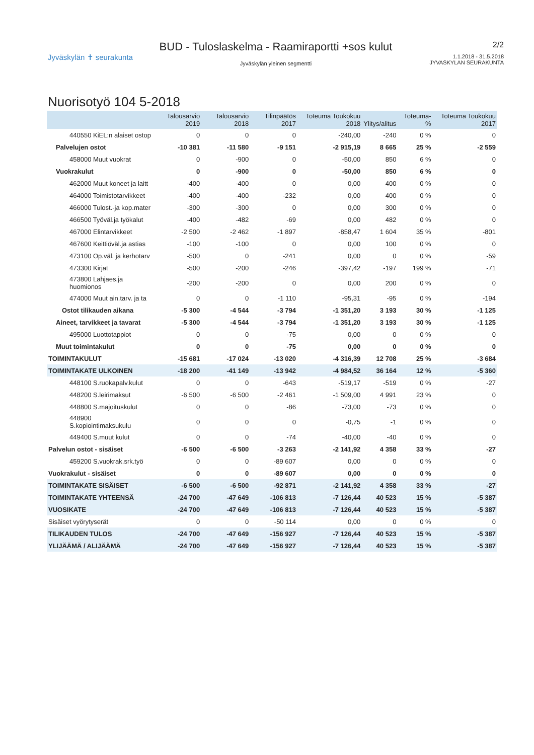Jyväskylän ✝ seurakunta
BUD - Tuloslaskelma - Raamiraportti +sos kulut
Jyväskylän yleinen segmentti
2/2
1.1.2018 - 31.5.2018
JYVASKYLAN SEURAKUNTA
Nuorisotyö 104 5-2018
| | Talousarvio 2019 | Talousarvio 2018 | Tilinpäätös 2017 | Toteuma Toukokuu 2018 | Ylitys/alitus | Toteuma-% | Toteuma Toukokuu 2017 |
| --- | --- | --- | --- | --- | --- | --- | --- |
| 440550 KiEL:n alaiset ostop | 0 | 0 | 0 | -240,00 | -240 | 0 % | 0 |
| Palvelujen ostot | -10 381 | -11 580 | -9 151 | -2 915,19 | 8 665 | 25 % | -2 559 |
| 458000 Muut vuokrat | 0 | -900 | 0 | -50,00 | 850 | 6 % | 0 |
| Vuokrakulut | 0 | -900 | 0 | -50,00 | 850 | 6 % | 0 |
| 462000 Muut koneet ja laitt | -400 | -400 | 0 | 0,00 | 400 | 0 % | 0 |
| 464000 Toimistotarvikkeet | -400 | -400 | -232 | 0,00 | 400 | 0 % | 0 |
| 466000 Tulost.-ja kop.mater | -300 | -300 | 0 | 0,00 | 300 | 0 % | 0 |
| 466500 Työväl.ja työkalut | -400 | -482 | -69 | 0,00 | 482 | 0 % | 0 |
| 467000 Elintarvikkeet | -2 500 | -2 462 | -1 897 | -858,47 | 1 604 | 35 % | -801 |
| 467600 Keittiöväl.ja astias | -100 | -100 | 0 | 0,00 | 100 | 0 % | 0 |
| 473100 Op.väl. ja kerhotarv | -500 | 0 | -241 | 0,00 | 0 | 0 % | -59 |
| 473300 Kirjat | -500 | -200 | -246 | -397,42 | -197 | 199 % | -71 |
| 473800 Lahjaes.ja huomionos | -200 | -200 | 0 | 0,00 | 200 | 0 % | 0 |
| 474000 Muut ain.tarv. ja ta | 0 | 0 | -1 110 | -95,31 | -95 | 0 % | -194 |
| Ostot tilikauden aikana | -5 300 | -4 544 | -3 794 | -1 351,20 | 3 193 | 30 % | -1 125 |
| Aineet, tarvikkeet ja tavarat | -5 300 | -4 544 | -3 794 | -1 351,20 | 3 193 | 30 % | -1 125 |
| 495000 Luottotappiot | 0 | 0 | -75 | 0,00 | 0 | 0 % | 0 |
| Muut toimintakulut | 0 | 0 | -75 | 0,00 | 0 | 0 % | 0 |
| TOIMINTAKULUT | -15 681 | -17 024 | -13 020 | -4 316,39 | 12 708 | 25 % | -3 684 |
| TOIMINTAKATE ULKOINEN | -18 200 | -41 149 | -13 942 | -4 984,52 | 36 164 | 12 % | -5 360 |
| 448100 S.ruokapalv.kulut | 0 | 0 | -643 | -519,17 | -519 | 0 % | -27 |
| 448200 S.leirimaksut | -6 500 | -6 500 | -2 461 | -1 509,00 | 4 991 | 23 % | 0 |
| 448800 S.majoituskulut | 0 | 0 | -86 | -73,00 | -73 | 0 % | 0 |
| 448900 S.kopiointimaksukulu | 0 | 0 | 0 | -0,75 | -1 | 0 % | 0 |
| 449400 S.muut kulut | 0 | 0 | -74 | -40,00 | -40 | 0 % | 0 |
| Palvelun ostot - sisäiset | -6 500 | -6 500 | -3 263 | -2 141,92 | 4 358 | 33 % | -27 |
| 459200 S.vuokrak.srk.työ | 0 | 0 | -89 607 | 0,00 | 0 | 0 % | 0 |
| Vuokrakulut - sisäiset | 0 | 0 | -89 607 | 0,00 | 0 | 0 % | 0 |
| TOIMINTAKATE SISÄISET | -6 500 | -6 500 | -92 871 | -2 141,92 | 4 358 | 33 % | -27 |
| TOIMINTAKATE YHTEENSÄ | -24 700 | -47 649 | -106 813 | -7 126,44 | 40 523 | 15 % | -5 387 |
| VUOSIKATE | -24 700 | -47 649 | -106 813 | -7 126,44 | 40 523 | 15 % | -5 387 |
| Sisäiset vyörytyserät | 0 | 0 | -50 114 | 0,00 | 0 | 0 % | 0 |
| TILIKAUDEN TULOS | -24 700 | -47 649 | -156 927 | -7 126,44 | 40 523 | 15 % | -5 387 |
| YLIJÄÄMÄ / ALIJÄÄMÄ | -24 700 | -47 649 | -156 927 | -7 126,44 | 40 523 | 15 % | -5 387 |